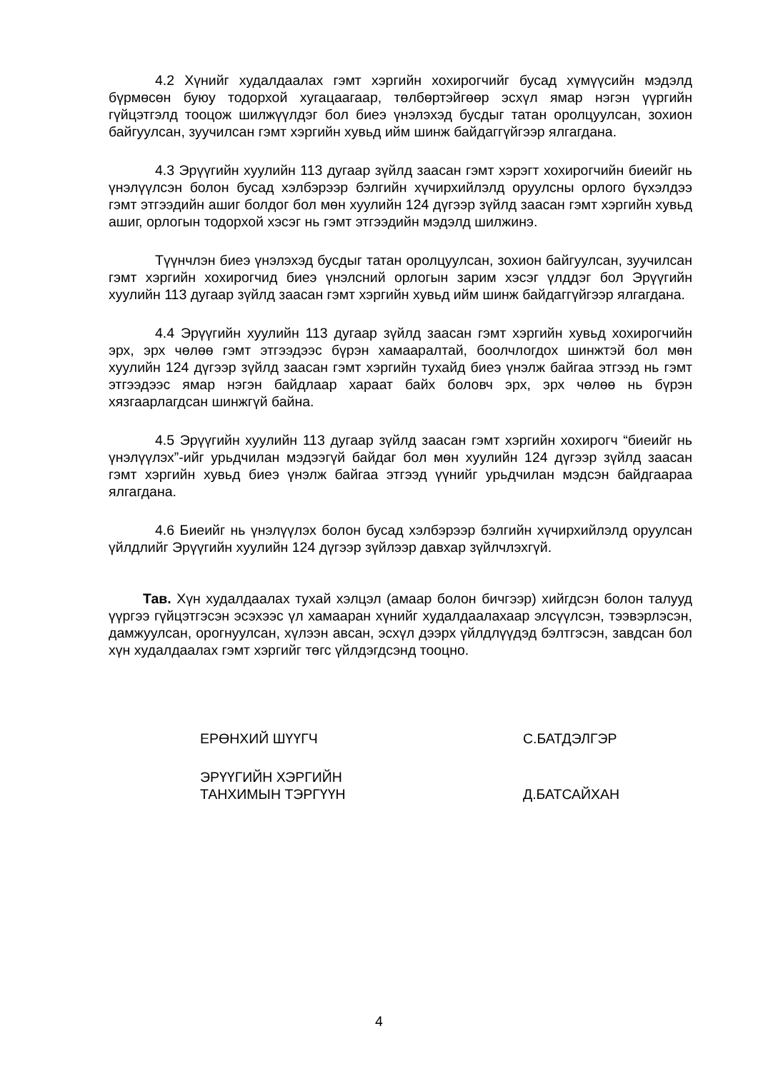4.2 Хүнийг худалдаалах гэмт хэргийн хохирогчийг бусад хүмүүсийн мэдэлд бүрмөсөн буюу тодорхой хугацаагаар, төлбөртэйгөөр эсхүл ямар нэгэн үүргийн гүйцэтгэлд тооцож шилжүүлдэг бол биеэ үнэлэхэд бусдыг татан оролцуулсан, зохион байгуулсан, зуучилсан гэмт хэргийн хувьд ийм шинж байдаггүйгээр ялгагдана.
4.3 Эрүүгийн хуулийн 113 дугаар зүйлд заасан гэмт хэрэгт хохирогчийн биеийг нь үнэлүүлсэн болон бусад хэлбэрээр бэлгийн хүчирхийлэлд оруулсны орлого бүхэлдээ гэмт этгээдийн ашиг болдог бол мөн хуулийн 124 дүгээр зүйлд заасан гэмт хэргийн хувьд ашиг, орлогын тодорхой хэсэг нь гэмт этгээдийн мэдэлд шилжинэ.
Түүнчлэн биеэ үнэлэхэд бусдыг татан оролцуулсан, зохион байгуулсан, зуучилсан гэмт хэргийн хохирогчид биеэ үнэлсний орлогын зарим хэсэг үлддэг бол Эрүүгийн хуулийн 113 дугаар зүйлд заасан гэмт хэргийн хувьд ийм шинж байдаггүйгээр ялгагдана.
4.4 Эрүүгийн хуулийн 113 дугаар зүйлд заасан гэмт хэргийн хувьд хохирогчийн эрх, эрх чөлөө гэмт этгээдээс бүрэн хамааралтай, боолчлогдох шинжтэй бол мөн хуулийн 124 дүгээр зүйлд заасан гэмт хэргийн тухайд биеэ үнэлж байгаа этгээд нь гэмт этгээдээс ямар нэгэн байдлаар хараат байх боловч эрх, эрх чөлөө нь бүрэн хязгаарлагдсан шинжгүй байна.
4.5 Эрүүгийн хуулийн 113 дугаар зүйлд заасан гэмт хэргийн хохирогч “биеийг нь үнэлүүлэх”-ийг урьдчилан мэдээгүй байдаг бол мөн хуулийн 124 дүгээр зүйлд заасан гэмт хэргийн хувьд биеэ үнэлж байгаа этгээд үүнийг урьдчилан мэдсэн байдгаараа ялгагдана.
4.6 Биеийг нь үнэлүүлэх болон бусад хэлбэрээр бэлгийн хүчирхийлэлд оруулсан үйлдлийг Эрүүгийн хуулийн 124 дүгээр зүйлээр давхар зүйлчлэхгүй.
Тав. Хүн худалдаалах тухай хэлцэл (амаар болон бичгээр) хийгдсэн болон талууд үүргээ гүйцэтгэсэн эсэхээс үл хамааран хүнийг худалдаалахаар элсүүлсэн, тээвэрлэсэн, дамжуулсан, орогнуулсан, хүлээн авсан, эсхүл дээрх үйлдлүүдэд бэлтгэсэн, завдсан бол хүн худалдаалах гэмт хэргийг төгс үйлдэгдсэнд тооцно.
ЕРӨНХИЙ ШҮҮГЧ С.БАТДЭЛГЭР
ЭРҮҮГИЙН ХЭРГИЙН
ТАНХИМЫН ТЭРГҮҮН
Д.БАТСАЙХАН
4